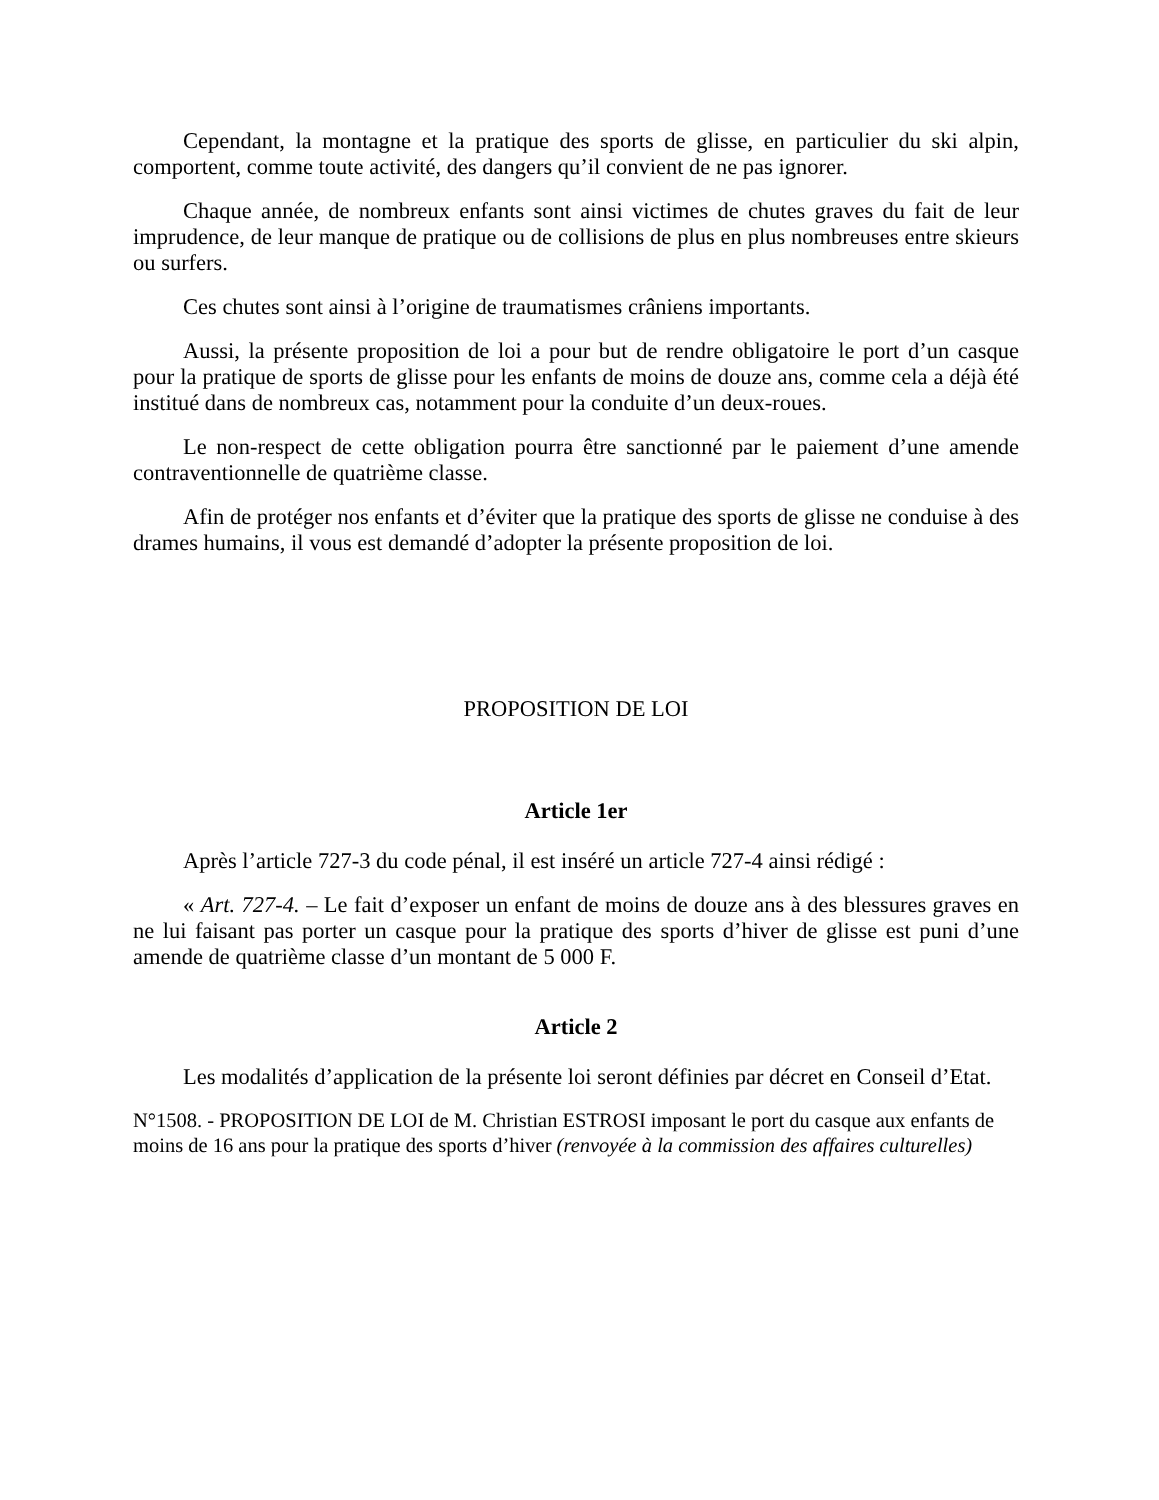Cependant, la montagne et la pratique des sports de glisse, en particulier du ski alpin, comportent, comme toute activité, des dangers qu’il convient de ne pas ignorer.
Chaque année, de nombreux enfants sont ainsi victimes de chutes graves du fait de leur imprudence, de leur manque de pratique ou de collisions de plus en plus nombreuses entre skieurs ou surfers.
Ces chutes sont ainsi à l’origine de traumatismes crâniens importants.
Aussi, la présente proposition de loi a pour but de rendre obligatoire le port d’un casque pour la pratique de sports de glisse pour les enfants de moins de douze ans, comme cela a déjà été institué dans de nombreux cas, notamment pour la conduite d’un deux-roues.
Le non-respect de cette obligation pourra être sanctionné par le paiement d’une amende contraventionnelle de quatrième classe.
Afin de protéger nos enfants et d’éviter que la pratique des sports de glisse ne conduise à des drames humains, il vous est demandé d’adopter la présente proposition de loi.
PROPOSITION DE LOI
Article 1er
Après l’article 727-3 du code pénal, il est inséré un article 727-4 ainsi rédigé :
« Art. 727-4. – Le fait d’exposer un enfant de moins de douze ans à des blessures graves en ne lui faisant pas porter un casque pour la pratique des sports d’hiver de glisse est puni d’une amende de quatrième classe d’un montant de 5 000 F.
Article 2
Les modalités d’application de la présente loi seront définies par décret en Conseil d’Etat.
N°1508. - PROPOSITION DE LOI de M. Christian ESTROSI imposant le port du casque aux enfants de moins de 16 ans pour la pratique des sports d’hiver (renvoyée à la commission des affaires culturelles)